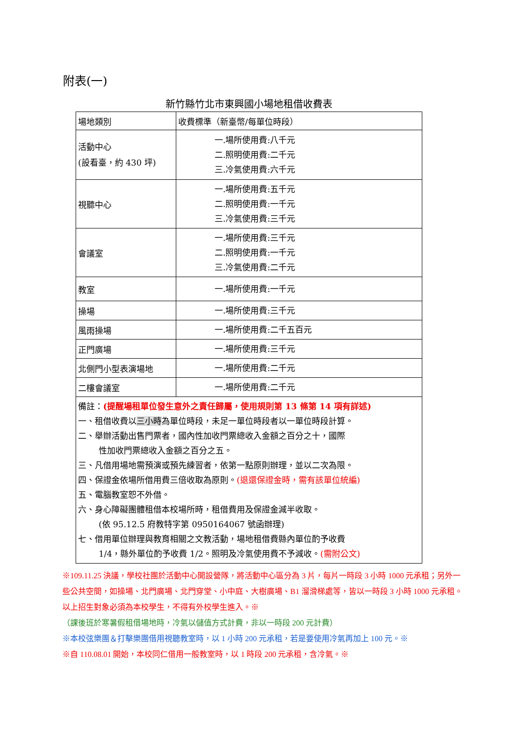附表(一)
新竹縣竹北市東興國小場地租借收費表
| 場地類別 | 收費標準（新臺幣/每單位時段） |
| 活動中心 (設看臺，約 430 坪) | 一.場所使用費:八千元 二.照明使用費:二千元 三.冷氣使用費:六千元 |
| 視聽中心 | 一.場所使用費:五千元 二.照明使用費:一千元 三.冷氣使用費:三千元 |
| 會議室 | 一.場所使用費:三千元 二.照明使用費:一千元 三.冷氣使用費:二千元 |
| 教室 | 一.場所使用費:一千元 |
| 操場 | 一.場所使用費:三千元 |
| 風雨操場 | 一.場所使用費:二千五百元 |
| 正門廣場 | 一.場所使用費:三千元 |
| 北側門小型表演場地 | 一.場所使用費:二千元 |
| 二樓會議室 | 一.場所使用費:二千元 |
| 備註： (提醒場租單位發生意外之責任歸屬，使用規則第 13 條第 14 項有詳述) 一、租借收費以 三小時 為單位時段，未足一單位時段者以一單位時段計算。 二、舉辦活動出售門票者，國內性加收門票總收入金額之百分之十，國際 性加收門票總收入金額之百分之五。 三、凡借用場地需預演或預先練習者，依第一點原則辦理，並以二次為限。 四、保證金依場所借用費三倍收取為原則。 (退還保證金時，需有該單位統編) 五、電腦教室恕不外借。 六、身心障礙團體租借本校場所時，租借費用及保證金減半收取。 (依 95.12.5 府教特字第 0950164067 號函辦理) 七、借用單位辦理與教育相關之文教活動，場地租借費縣內單位酌予收費 1/4，縣外單位酌予收費 1/2。照明及冷氣使用費不予減收。 (需附公文) | |
※109.11.25 決議，學校社團於活動中心開設營隊，將活動中心區分為 3 片，每片一時段 3 小時 1000 元承租；另外一些公共空間，如操場、北門廣場、北門穿堂、小中庭、大樹廣場、B1 溜滑梯處等，皆以一時段 3 小時 1000 元承租。以上招生對象必須為本校學生，不得有外校學生進入。※
（課後班於寒暑假租借場地時，冷氣以儲值方式計費，非以一時段 200 元計費）
※本校弦樂團＆打擊樂團借用視聽教室時，以 1 小時 200 元承租，若是要使用冷氣再加上 100 元。※
※自 110.08.01 開始，本校同仁借用一般教室時，以 1 時段 200 元承租，含冷氣。※